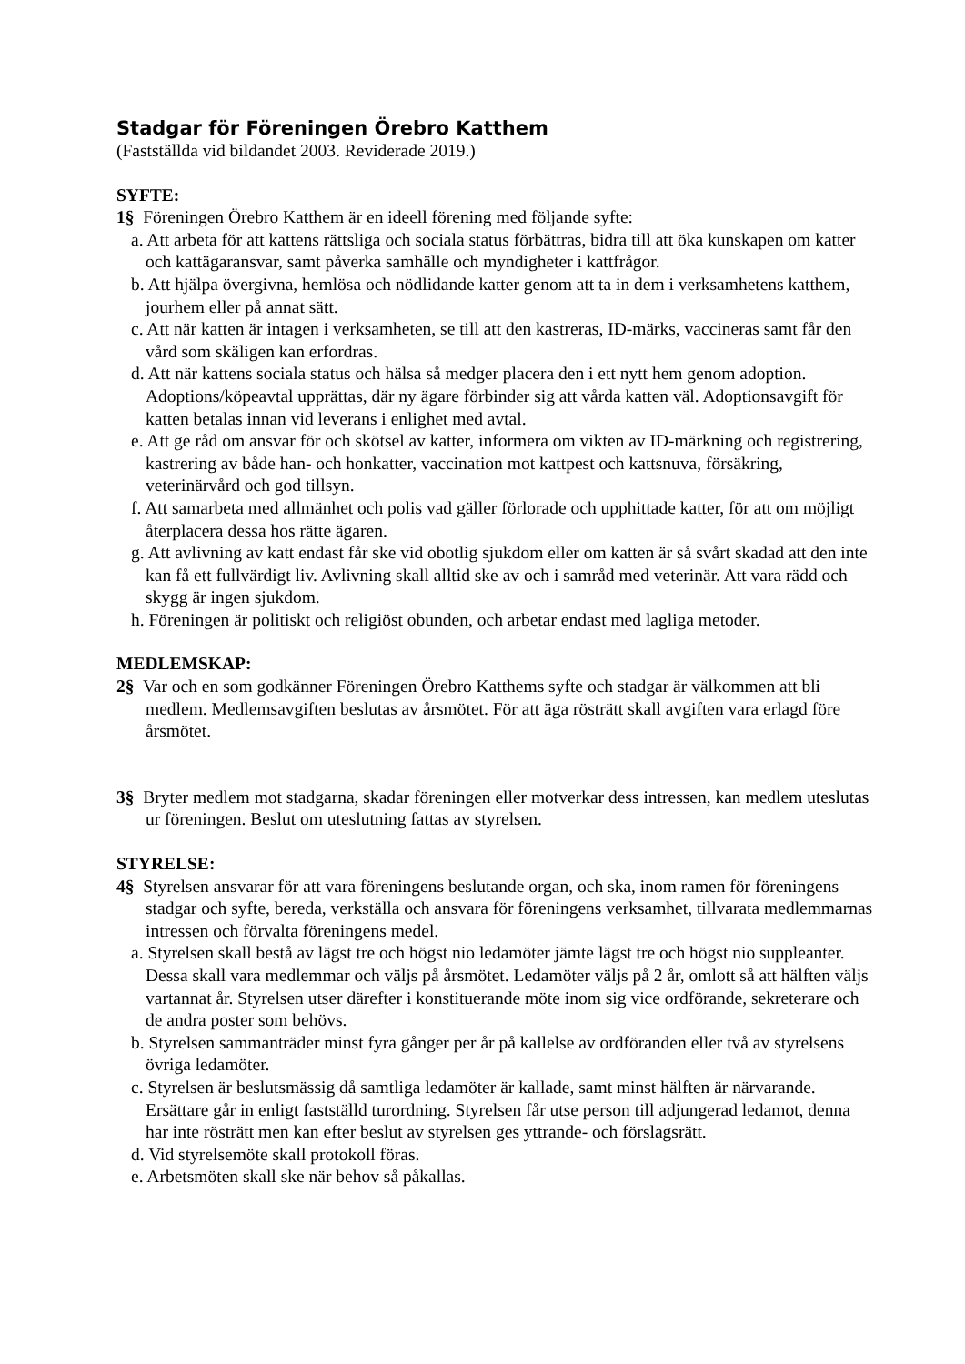Stadgar för Föreningen Örebro Katthem
(Fastställda vid bildandet 2003. Reviderade 2019.)
SYFTE:
1§ Föreningen Örebro Katthem är en ideell förening med följande syfte:
a. Att arbeta för att kattens rättsliga och sociala status förbättras, bidra till att öka kunskapen om katter och kattägaransvar, samt påverka samhälle och myndigheter i kattfrågor.
b. Att hjälpa övergivna, hemlösa och nödlidande katter genom att ta in dem i verksamhetens katthem, jourhem eller på annat sätt.
c. Att när katten är intagen i verksamheten, se till att den kastreras, ID-märks, vaccineras samt får den vård som skäligen kan erfordras.
d. Att när kattens sociala status och hälsa så medger placera den i ett nytt hem genom adoption. Adoptions/köpeavtal upprättas, där ny ägare förbinder sig att vårda katten väl. Adoptionsavgift för katten betalas innan vid leverans i enlighet med avtal.
e. Att ge råd om ansvar för och skötsel av katter, informera om vikten av ID-märkning och registrering, kastrering av både han- och honkatter, vaccination mot kattpest och kattsnuva, försäkring, veterinärvård och god tillsyn.
f. Att samarbeta med allmänhet och polis vad gäller förlorade och upphittade katter, för att om möjligt återplacera dessa hos rätte ägaren.
g. Att avlivning av katt endast får ske vid obotlig sjukdom eller om katten är så svårt skadad att den inte kan få ett fullvärdigt liv. Avlivning skall alltid ske av och i samråd med veterinär. Att vara rädd och skygg är ingen sjukdom.
h. Föreningen är politiskt och religiöst obunden, och arbetar endast med lagliga metoder.
MEDLEMSKAP:
2§ Var och en som godkänner Föreningen Örebro Katthems syfte och stadgar är välkommen att bli medlem. Medlemsavgiften beslutas av årsmötet. För att äga rösträtt skall avgiften vara erlagd före årsmötet.
3§ Bryter medlem mot stadgarna, skadar föreningen eller motverkar dess intressen, kan medlem uteslutas ur föreningen. Beslut om uteslutning fattas av styrelsen.
STYRELSE:
4§ Styrelsen ansvarar för att vara föreningens beslutande organ, och ska, inom ramen för föreningens stadgar och syfte, bereda, verkställa och ansvara för föreningens verksamhet, tillvarata medlemmarnas intressen och förvalta föreningens medel.
a. Styrelsen skall bestå av lägst tre och högst nio ledamöter jämte lägst tre och högst nio suppleanter. Dessa skall vara medlemmar och väljs på årsmötet. Ledamöter väljs på 2 år, omlott så att hälften väljs vartannat år. Styrelsen utser därefter i konstituerande möte inom sig vice ordförande, sekreterare och de andra poster som behövs.
b. Styrelsen sammanträder minst fyra gånger per år på kallelse av ordföranden eller två av styrelsens övriga ledamöter.
c. Styrelsen är beslutsmässig då samtliga ledamöter är kallade, samt minst hälften är närvarande. Ersättare går in enligt fastställd turordning. Styrelsen får utse person till adjungerad ledamot, denna har inte rösträtt men kan efter beslut av styrelsen ges yttrande- och förslagsrätt.
d. Vid styrelsemöte skall protokoll föras.
e. Arbetsmöten skall ske när behov så påkallas.